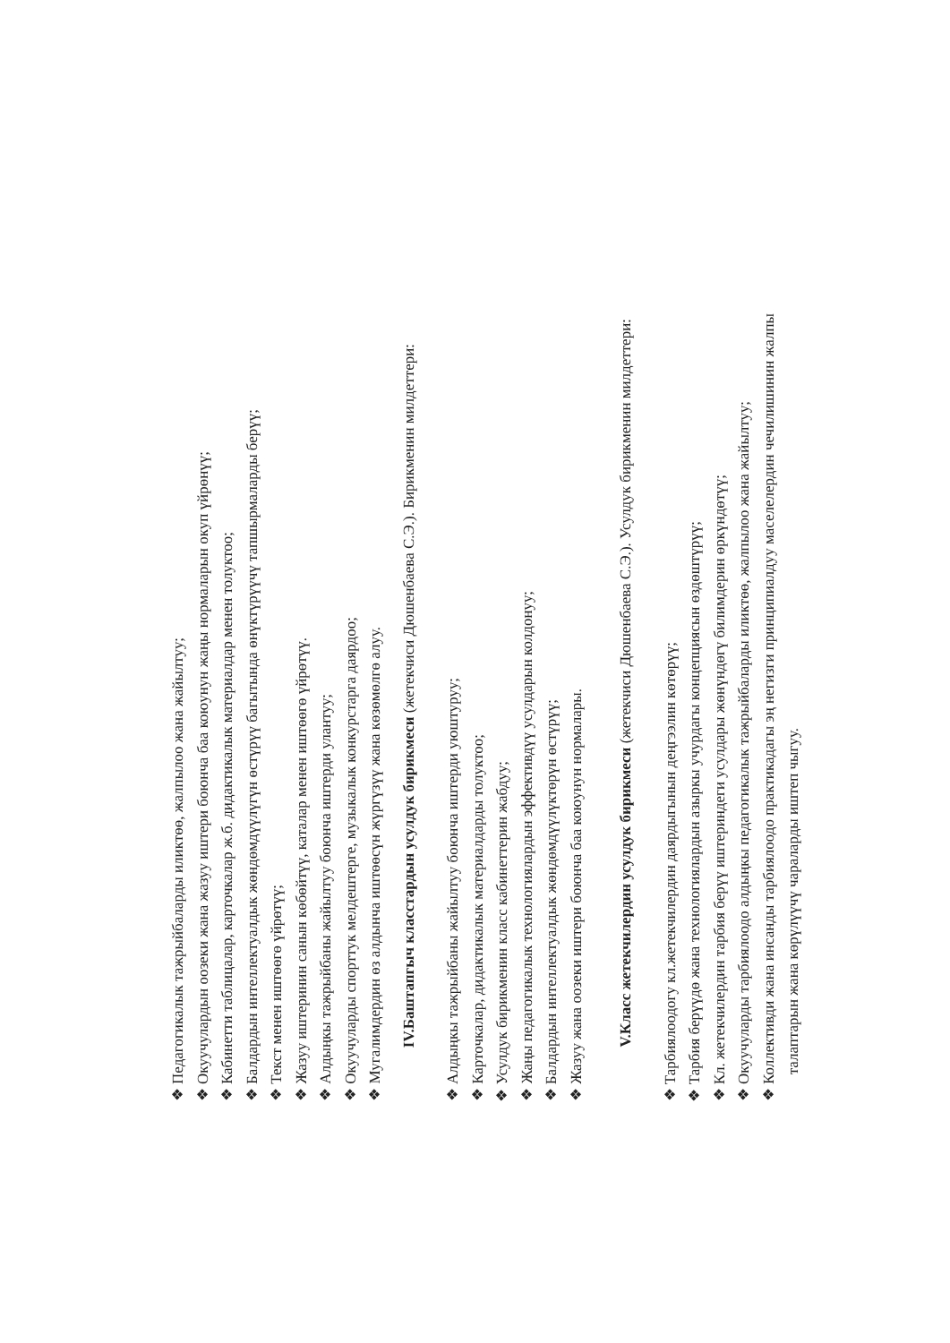❖ Педагогикалык тажрыйбаларды иликтөө, жалпылоо жана жайылтуу;
❖ Окуучулардын оозеки жана жазуу иштери боюнча баа коюунун жаңы нормаларын окуп үйрөнүү;
❖ Кабинетти таблицалар, карточкалар ж.б. дидактикалык материалдар менен толуктоо;
❖ Балдардын интеллектуалдык жөндөмдүүлүгүн өстүрүү багытында өнүктүрүүчү тапшырмаларды берүү;
❖ Текст менен иштөөгө үйрөтүү;
❖ Жазуу иштеринин санын көбөйтүү, каталар менен иштөөгө үйрөтүү.
❖ Алдыңкы тажрыйбаны жайылтуу боюнча иштерди улантуу;
❖ Окуучуларды спорттук мелдештерге, музыкалык конкурстарга даярдоо;
❖ Мугалимдердин өз алдынча иштөөсүн жүргүзүү жана көзөмөлгө алуу.
IV.Баштапгыч класстардын усулдук бирикмеси (жетекчиси Дюшенбаева С.Э.). Бирикменин милдеттери:
❖ Алдыңкы тажрыйбаны жайылтуу боюнча иштерди уюштуруу;
❖ Карточкалар, дидактикалык материалдарды толуктоо;
❖ Усулдук бирикменин класс кабинеттерин жабдуу;
❖ Жаңы педагогикалык технологиялардын эффективдүү усулдарын колдонуу;
❖ Балдардын интеллектуалдык жөндөмдүүлүктөрүн өстүрүү;
❖ Жазуу жана оозеки иштери боюнча баа коюунун нормалары.
V.Класс жетекчилердин усулдук бирикмеси (жетекчиси Дюшенбаева С.Э.). Усулдук бирикменин милдеттери:
❖ Тарбиялоодогу кл.жетекчилердин даярдыгынын деңгээлин көтөрүү;
❖ Тарбия берүүдө жана технологиялардын азыркы учурдагы концепциясын өздөштүрүү;
❖ Кл. жетекчилердин тарбия берүү иштериндеги усулдары жөнүндөгү билимдерин өркүндөтүү;
❖ Окуучуларды тарбиялоодо алдыңкы педагогикалык тажрыйбаларды иликтөө, жалпылоо жана жайылтуу;
❖ Коллективди жана инсанды тарбиялоодо практикадагы эң негизги принципиалдуу маселелердин чечилишинин жалпы
талаптарын жана көрүлүүчү чараларды иштеп чыгуу.